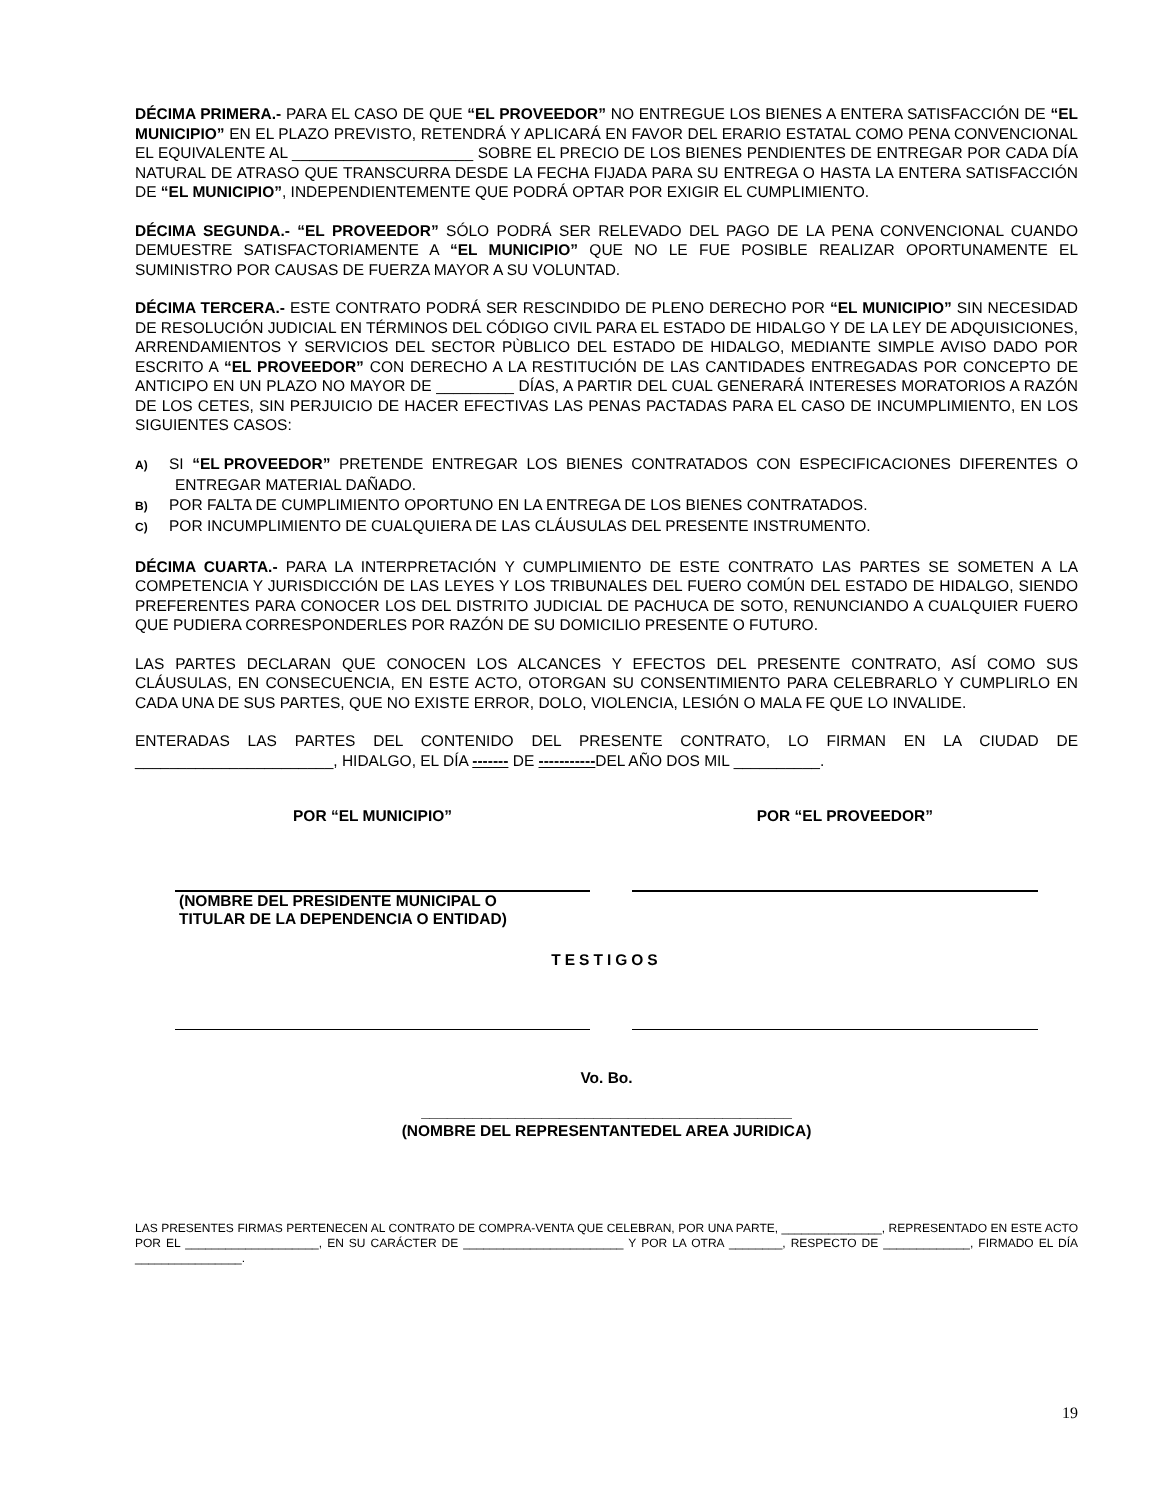DÉCIMA PRIMERA.- PARA EL CASO DE QUE “EL PROVEEDOR” NO ENTREGUE LOS BIENES A ENTERA SATISFACCIÓN DE “EL MUNICIPIO” EN EL PLAZO PREVISTO, RETENDRÁ Y APLICARÁ EN FAVOR DEL ERARIO ESTATAL COMO PENA CONVENCIONAL EL EQUIVALENTE AL _____________________ SOBRE EL PRECIO DE LOS BIENES PENDIENTES DE ENTREGAR POR CADA DÍA NATURAL DE ATRASO QUE TRANSCURRA DESDE LA FECHA FIJADA PARA SU ENTREGA O HASTA LA ENTERA SATISFACCIÓN DE “EL MUNICIPIO”, INDEPENDIENTEMENTE QUE PODRÁ OPTAR POR EXIGIR EL CUMPLIMIENTO.
DÉCIMA SEGUNDA.- “EL PROVEEDOR” SÓLO PODRÁ SER RELEVADO DEL PAGO DE LA PENA CONVENCIONAL CUANDO DEMUESTRE SATISFACTORIAMENTE A “EL MUNICIPIO” QUE NO LE FUE POSIBLE REALIZAR OPORTUNAMENTE EL SUMINISTRO POR CAUSAS DE FUERZA MAYOR A SU VOLUNTAD.
DÉCIMA TERCERA.- ESTE CONTRATO PODRÁ SER RESCINDIDO DE PLENO DERECHO POR “EL MUNICIPIO” SIN NECESIDAD DE RESOLUCIÓN JUDICIAL EN TÉRMINOS DEL CÓDIGO CIVIL PARA EL ESTADO DE HIDALGO Y DE LA LEY DE ADQUISICIONES, ARRENDAMIENTOS Y SERVICIOS DEL SECTOR PÙBLICO DEL ESTADO DE HIDALGO, MEDIANTE SIMPLE AVISO DADO POR ESCRITO A “EL PROVEEDOR” CON DERECHO A LA RESTITUCIÓN DE LAS CANTIDADES ENTREGADAS POR CONCEPTO DE ANTICIPO EN UN PLAZO NO MAYOR DE _________ DÍAS, A PARTIR DEL CUAL GENERARÁ INTERESES MORATORIOS A RAZÓN DE LOS CETES, SIN PERJUICIO DE HACER EFECTIVAS LAS PENAS PACTADAS PARA EL CASO DE INCUMPLIMIENTO, EN LOS SIGUIENTES CASOS:
A) SI “EL PROVEEDOR” PRETENDE ENTREGAR LOS BIENES CONTRATADOS CON ESPECIFICACIONES DIFERENTES O ENTREGAR MATERIAL DAÑADO.
B) POR FALTA DE CUMPLIMIENTO OPORTUNO EN LA ENTREGA DE LOS BIENES CONTRATADOS.
C) POR INCUMPLIMIENTO DE CUALQUIERA DE LAS CLÁUSULAS DEL PRESENTE INSTRUMENTO.
DÉCIMA CUARTA.- PARA LA INTERPRETACIÓN Y CUMPLIMIENTO DE ESTE CONTRATO LAS PARTES SE SOMETEN A LA COMPETENCIA Y JURISDICCIÓN DE LAS LEYES Y LOS TRIBUNALES DEL FUERO COMÚN DEL ESTADO DE HIDALGO, SIENDO PREFERENTES PARA CONOCER LOS DEL DISTRITO JUDICIAL DE PACHUCA DE SOTO, RENUNCIANDO A CUALQUIER FUERO QUE PUDIERA CORRESPONDERLES POR RAZÓN DE SU DOMICILIO PRESENTE O FUTURO.
LAS PARTES DECLARAN QUE CONOCEN LOS ALCANCES Y EFECTOS DEL PRESENTE CONTRATO, ASÍ COMO SUS CLÁUSULAS, EN CONSECUENCIA, EN ESTE ACTO, OTORGAN SU CONSENTIMIENTO PARA CELEBRARLO Y CUMPLIRLO EN CADA UNA DE SUS PARTES, QUE NO EXISTE ERROR, DOLO, VIOLENCIA, LESIÓN O MALA FE QUE LO INVALIDE.
ENTERADAS LAS PARTES DEL CONTENIDO DEL PRESENTE CONTRATO, LO FIRMAN EN LA CIUDAD DE _______________________, HIDALGO, EL DÍA ------- DE -----------DEL AÑO DOS MIL __________.
POR “EL MUNICIPIO” POR “EL PROVEEDOR”
(NOMBRE DEL PRESIDENTE MUNICIPAL O
TITULAR DE LA DEPENDENCIA O ENTIDAD)
TESTIGOS
Vo. Bo.
___________________________________________
(NOMBRE DEL REPRESENTANTEDEL AREA JURIDICA)
LAS PRESENTES FIRMAS PERTENECEN AL CONTRATO DE COMPRA-VENTA QUE CELEBRAN, POR UNA PARTE, _______________, REPRESENTADO EN ESTE ACTO POR EL ____________________, EN SU CARÁCTER DE ________________________ Y POR LA OTRA ________, RESPECTO DE _____________, FIRMADO EL DÍA ________________.
19